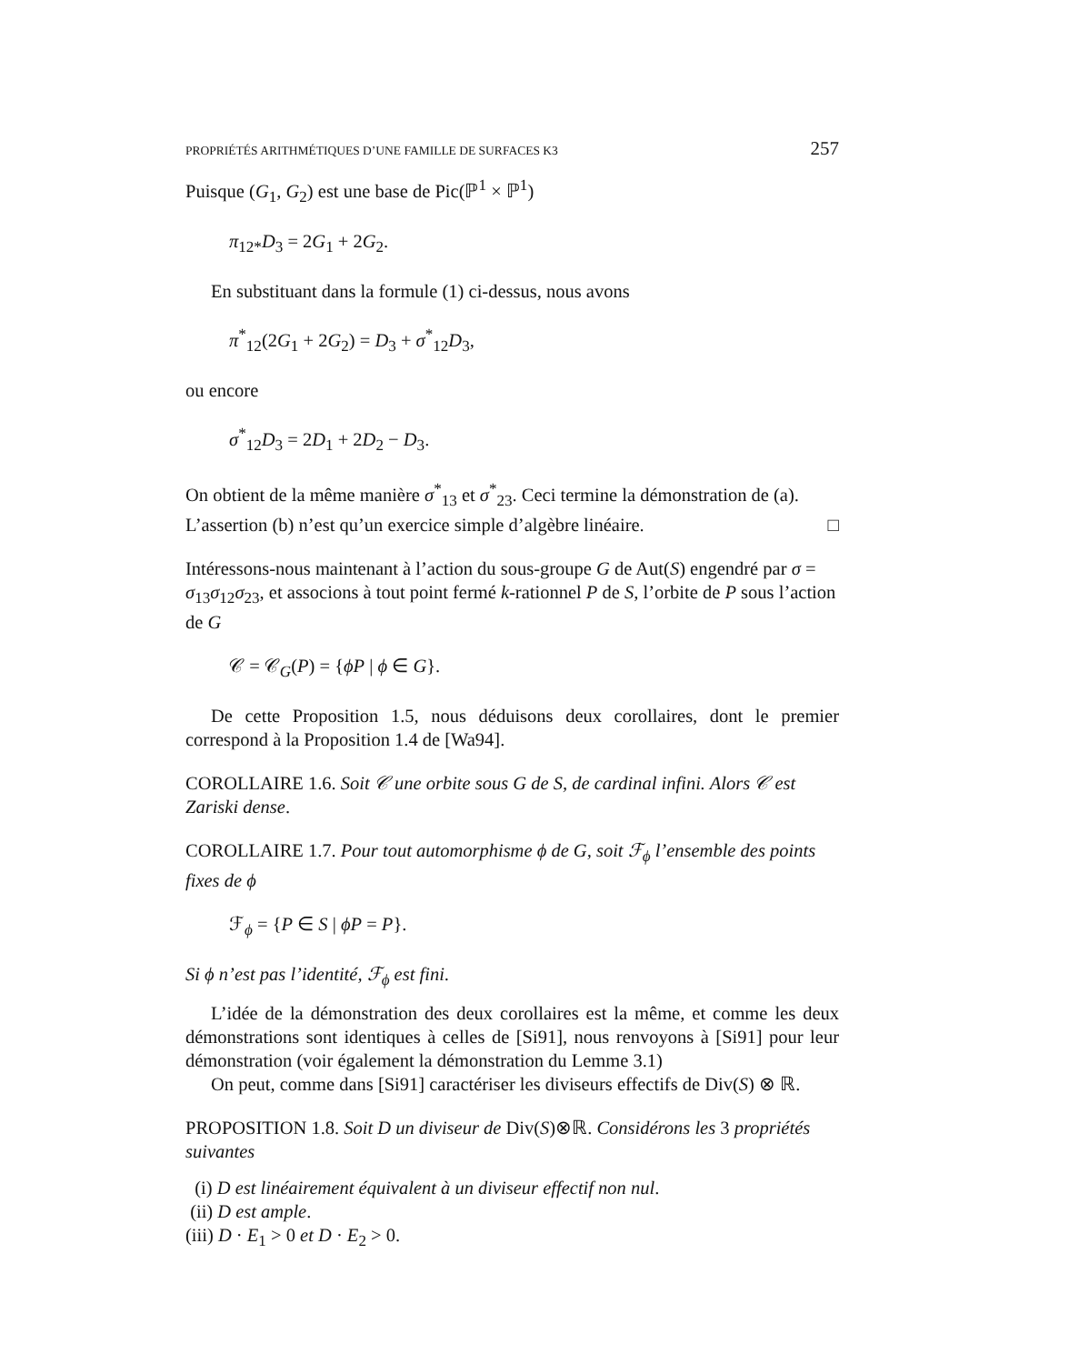PROPRIÉTÉS ARITHMÉTIQUES D’UNE FAMILLE DE SURFACES K3 257
Puisque (G<sub>1</sub>, G<sub>2</sub>) est une base de Pic(ℙ<sup>1</sup> × ℙ<sup>1</sup>)
π<sub>12*</sub>D<sub>3</sub> = 2G<sub>1</sub> + 2G<sub>2</sub>.
En substituant dans la formule (1) ci-dessus, nous avons
π<sup>*</sup><sub>12</sub>(2G<sub>1</sub> + 2G<sub>2</sub>) = D<sub>3</sub> + σ<sup>*</sup><sub>12</sub>D<sub>3</sub>,
ou encore
σ<sup>*</sup><sub>12</sub>D<sub>3</sub> = 2D<sub>1</sub> + 2D<sub>2</sub> − D<sub>3</sub>.
On obtient de la même manière σ<sup>*</sup><sub>13</sub> et σ<sup>*</sup><sub>23</sub>. Ceci termine la démonstration de (a). L’assertion (b) n’est qu’un exercice simple d’algèbre linéaire. □
Intéressons-nous maintenant à l’action du sous-groupe G de Aut(S) engendré par σ = σ<sub>13</sub>σ<sub>12</sub>σ<sub>23</sub>, et associons à tout point fermé k-rationnel P de S, l’orbite de P sous l’action de G
𝒞 = 𝒞<sub>G</sub>(P) = {ϕP | ϕ ∈ G}.
De cette Proposition 1.5, nous déduisons deux corollaires, dont le premier correspond à la Proposition 1.4 de [Wa94].
COROLLAIRE 1.6. Soit 𝒞 une orbite sous G de S, de cardinal infini. Alors 𝒞 est Zariski dense.
COROLLAIRE 1.7. Pour tout automorphisme ϕ de G, soit ℱ<sub>ϕ</sub> l’ensemble des points fixes de ϕ
ℱ<sub>ϕ</sub> = {P ∈ S | ϕP = P}.
Si ϕ n’est pas l’identité, ℱ<sub>ϕ</sub> est fini.
L’idée de la démonstration des deux corollaires est la même, et comme les deux démonstrations sont identiques à celles de [Si91], nous renvoyons à [Si91] pour leur démonstration (voir également la démonstration du Lemme 3.1)
On peut, comme dans [Si91] caractériser les diviseurs effectifs de Div(S) ⊗ ℝ.
PROPOSITION 1.8. Soit D un diviseur de Div(S)⊗ℝ. Considérons les 3 propriétés suivantes
(i) D est linéairement équivalent à un diviseur effectif non nul.
(ii) D est ample.
(iii) D · E<sub>1</sub> > 0 et D · E<sub>2</sub> > 0.